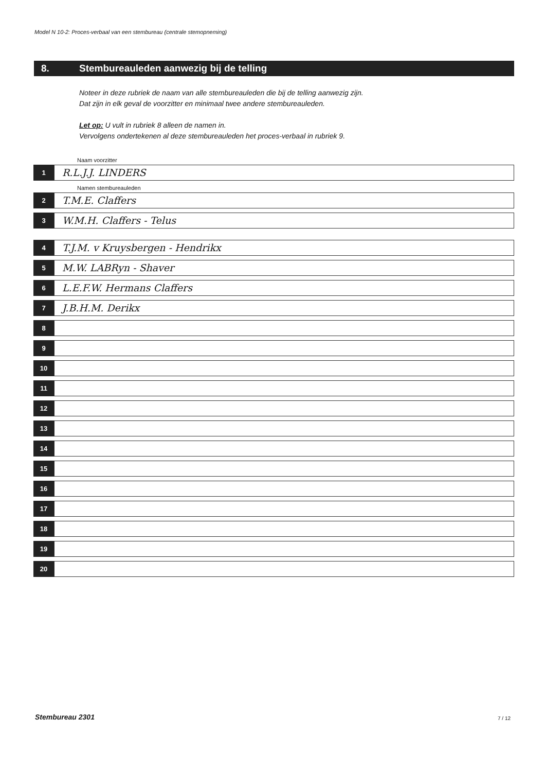Model N 10-2: Proces-verbaal van een stembureau (centrale stemopneming)
8. Stembureauleden aanwezig bij de telling
Noteer in deze rubriek de naam van alle stembureauleden die bij de telling aanwezig zijn.
Dat zijn in elk geval de voorzitter en minimaal twee andere stembureauleden.
Let op: U vult in rubriek 8 alleen de namen in.
Vervolgens ondertekenen al deze stembureauleden het proces-verbaal in rubriek 9.
Naam voorzitter
1
R.L.J.J. LINDERS
Namen stembureauleden
2
T.M.E. Claffers
3
W.M.H. Claffers - Telus
4
T.J.M. v Kruysbergen - Hendrikx
5
M.W. LABRyn - Shaver
6
L.E.F.W. Hermans Claffers
7
J.B.H.M. Derikx
8
9
10
11
12
13
14
15
16
17
18
19
20
Stembureau 2301 7 / 12